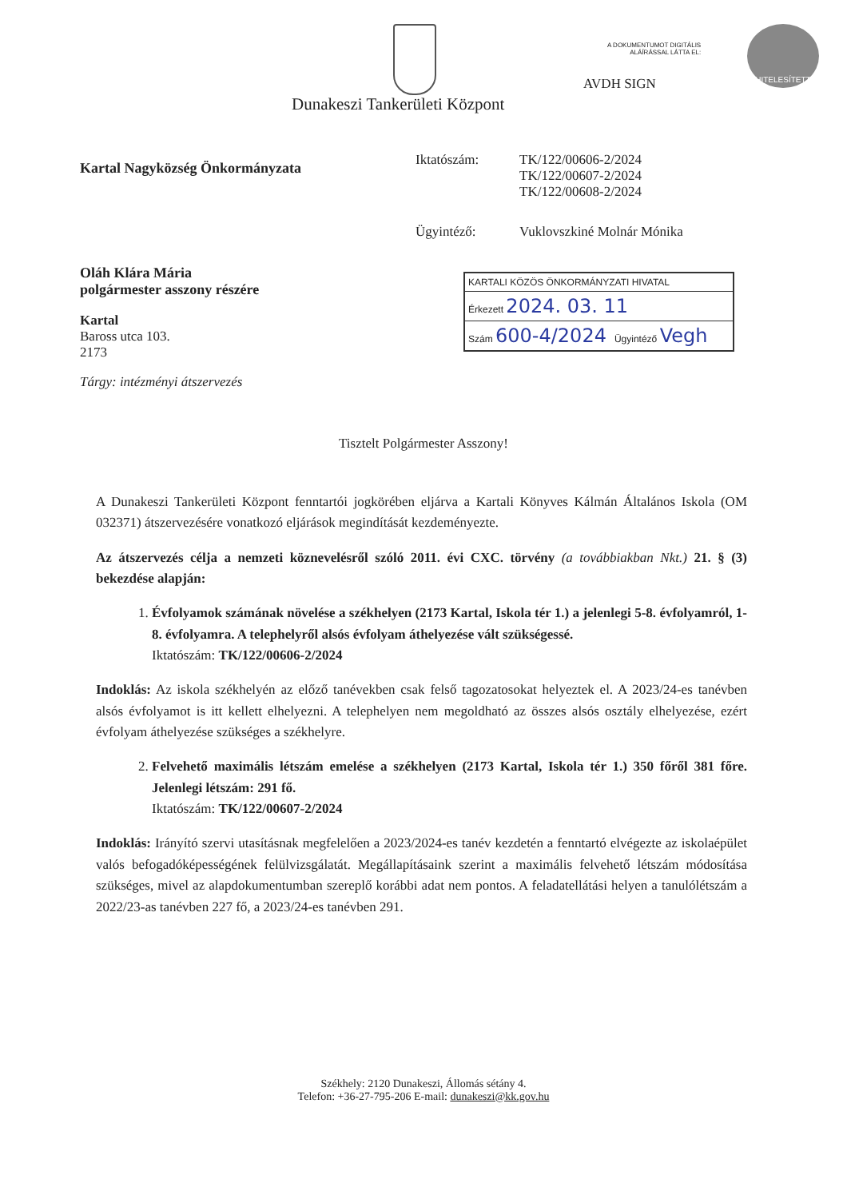A DOKUMENTUMOT DIGITÁLIS
ALÁÍRÁSSAL LÁTTA EL:
AVDH SIGN
HITELESÍTETT
Dunakeszi Tankerületi Központ
Kartal Nagyközség Önkormányzata
Oláh Klára Mária
polgármester asszony részére
Kartal
Baross utca 103.
2173
Tárgy: intézményi átszervezés
Iktatószám: TK/122/00606-2/2024
TK/122/00607-2/2024
TK/122/00608-2/2024
Ügyintéző: Vuklovszkiné Molnár Mónika
KARTALI KÖZÖS ÖNKORMÁNYZATI HIVATAL
Érkezett 2024. 03. 11
Szám 600-4/2024 Ügyintéző Vegh
Tisztelt Polgármester Asszony!
A Dunakeszi Tankerületi Központ fenntartói jogkörében eljárva a Kartali Könyves Kálmán Általános Iskola (OM 032371) átszervezésére vonatkozó eljárások megindítását kezdeményezte.
Az átszervezés célja a nemzeti köznevelésről szóló 2011. évi CXC. törvény (a továbbiakban Nkt.) 21. § (3) bekezdése alapján:
1. Évfolyamok számának növelése a székhelyen (2173 Kartal, Iskola tér 1.) a jelenlegi 5-8. évfolyamról, 1-8. évfolyamra. A telephelyről alsós évfolyam áthelyezése vált szükségessé.
Iktatószám: TK/122/00606-2/2024
Indoklás: Az iskola székhelyén az előző tanévekben csak felső tagozatosokat helyeztek el. A 2023/24-es tanévben alsós évfolyamot is itt kellett elhelyezni. A telephelyen nem megoldható az összes alsós osztály elhelyezése, ezért évfolyam áthelyezése szükséges a székhelyre.
2. Felvehető maximális létszám emelése a székhelyen (2173 Kartal, Iskola tér 1.) 350 főről 381 főre. Jelenlegi létszám: 291 fő.
Iktatószám: TK/122/00607-2/2024
Indoklás: Irányító szervi utasításnak megfelelően a 2023/2024-es tanév kezdetén a fenntartó elvégezte az iskolaépület valós befogadóképességének felülvizsgálatát. Megállapításaink szerint a maximális felvehető létszám módosítása szükséges, mivel az alapdokumentumban szereplő korábbi adat nem pontos. A feladatellátási helyen a tanulólétszám a 2022/23-as tanévben 227 fő, a 2023/24-es tanévben 291.
Székhely: 2120 Dunakeszi, Állomás sétány 4.
Telefon: +36-27-795-206 E-mail: dunakeszi@kk.gov.hu